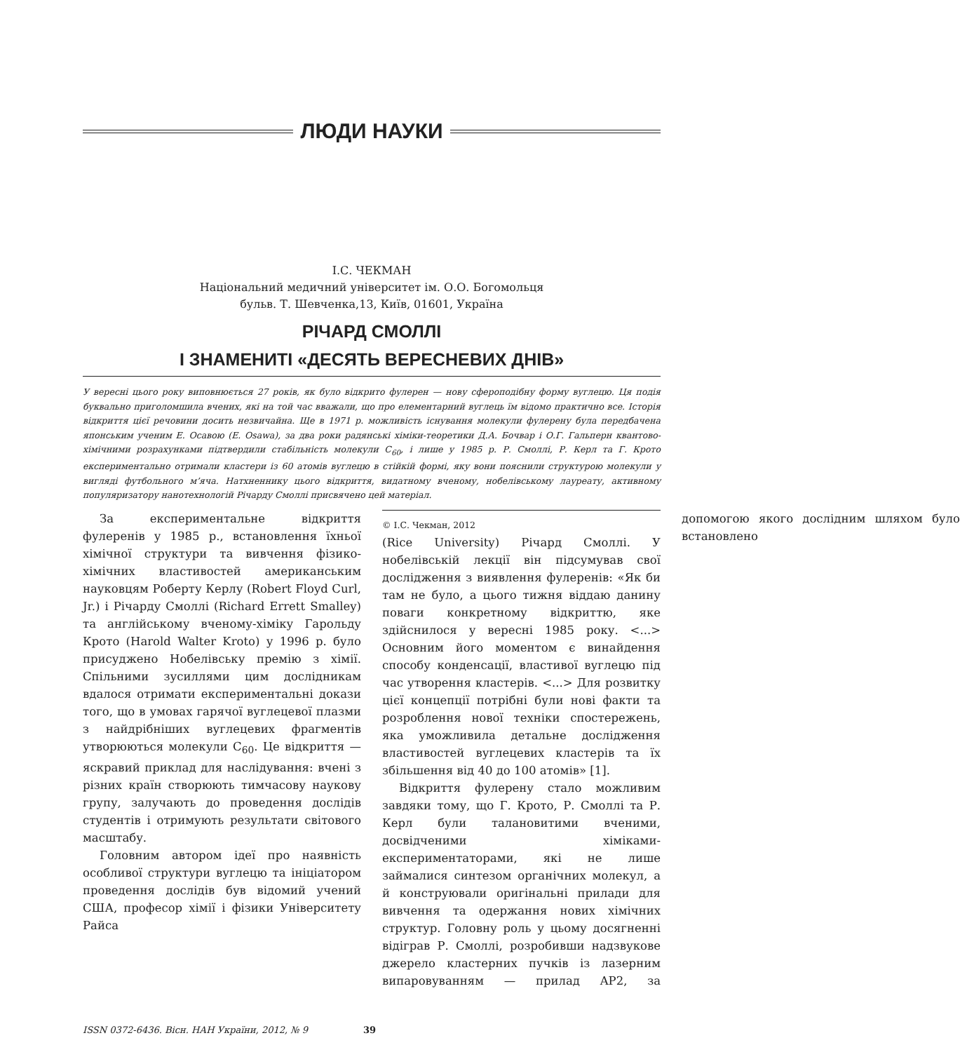ЛЮДИ НАУКИ
І.С. ЧЕКМАН
Національний медичний університет ім. О.О. Богомольця
бульв. Т. Шевченка,13, Київ, 01601, Україна
РІЧАРД СМОЛЛІ
І ЗНАМЕНИТІ «ДЕСЯТЬ ВЕРЕСНЕВИХ ДНІВ»
У вересні цього року виповнюється 27 років, як було відкрито фулерен — нову сфероподібну форму вуглецю. Ця подія буквально приголомшила вчених, які на той час вважали, що про елементарний вуглець їм відомо практично все. Історія відкриття цієї речовини досить незвичайна. Ще в 1971 р. можливість існування молекули фулерену була передбачена японським ученим Е. Осавою (E. Osawa), за два роки радянські хіміки-теоретики Д.А. Бочвар і О.Г. Гальперн квантово-хімічними розрахунками підтвердили стабільність молекули C<sub>60</sub>, і лише у 1985 р. Р. Смоллі, Р. Керл та Г. Крото експериментально отримали кластери із 60 атомів вуглецю в стійкій формі, яку вони пояснили структурою молекули у вигляді футбольного м’яча. Натхненнику цього відкриття, видатному вченому, нобелівському лауреату, активному популяризатору нанотехнологій Річарду Смоллі присвячено цей матеріал.
За експериментальне відкриття фулеренів у 1985 р., встановлення їхньої хімічної структури та вивчення фізико-хімічних властивостей американським науковцям Роберту Керлу (Robert Floyd Curl, Jr.) і Річарду Смоллі (Richard Errett Smalley) та англійському вченому-хіміку Гарольду Крото (Harold Walter Kroto) у 1996 р. було присуджено Нобелівську премію з хімії. Спільними зусиллями цим дослідникам вдалося отримати експериментальні докази того, що в умовах гарячої вуглецевої плазми з найдрібніших вуглецевих фрагментів утворюються молекули C<sub>60</sub>. Це відкриття — яскравий приклад для наслідування: вчені з різних країн створюють тимчасову наукову групу, залучають до проведення дослідів студентів і отримують результати світового масштабу.
Головним автором ідеї про наявність особливої структури вуглецю та ініціатором проведення дослідів був відомий учений США, професор хімії і фізики Університету Райса
© І.С. Чекман, 2012
(Rice University) Річард Смоллі. У нобелівській лекції він підсумував свої дослідження з виявлення фулеренів: «Як би там не було, а цього тижня віддаю данину поваги конкретному відкриттю, яке здійснилося у вересні 1985 року. <...> Основним його моментом є винайдення способу конденсації, властивої вуглецю під час утворення кластерів. <...> Для розвитку цієї концепції потрібні були нові факти та розроблення нової техніки спостережень, яка уможливила детальне дослідження властивостей вуглецевих кластерів та їх збільшення від 40 до 100 атомів» [1].
Відкриття фулерену стало можливим завдяки тому, що Г. Крото, Р. Смоллі та Р. Керл були талановитими вченими, досвідченими хіміками-експериментаторами, які не лише займалися синтезом органічних молекул, а й конструювали оригінальні прилади для вивчення та одержання нових хімічних структур. Головну роль у цьому досягненні відіграв Р. Смоллі, розробивши надзвукове джерело кластерних пучків із лазерним випаровуванням — прилад AP2, за допомогою якого дослідним шляхом було встановлено
ISSN 0372-6436. Вісн. НАН України, 2012, № 9 39